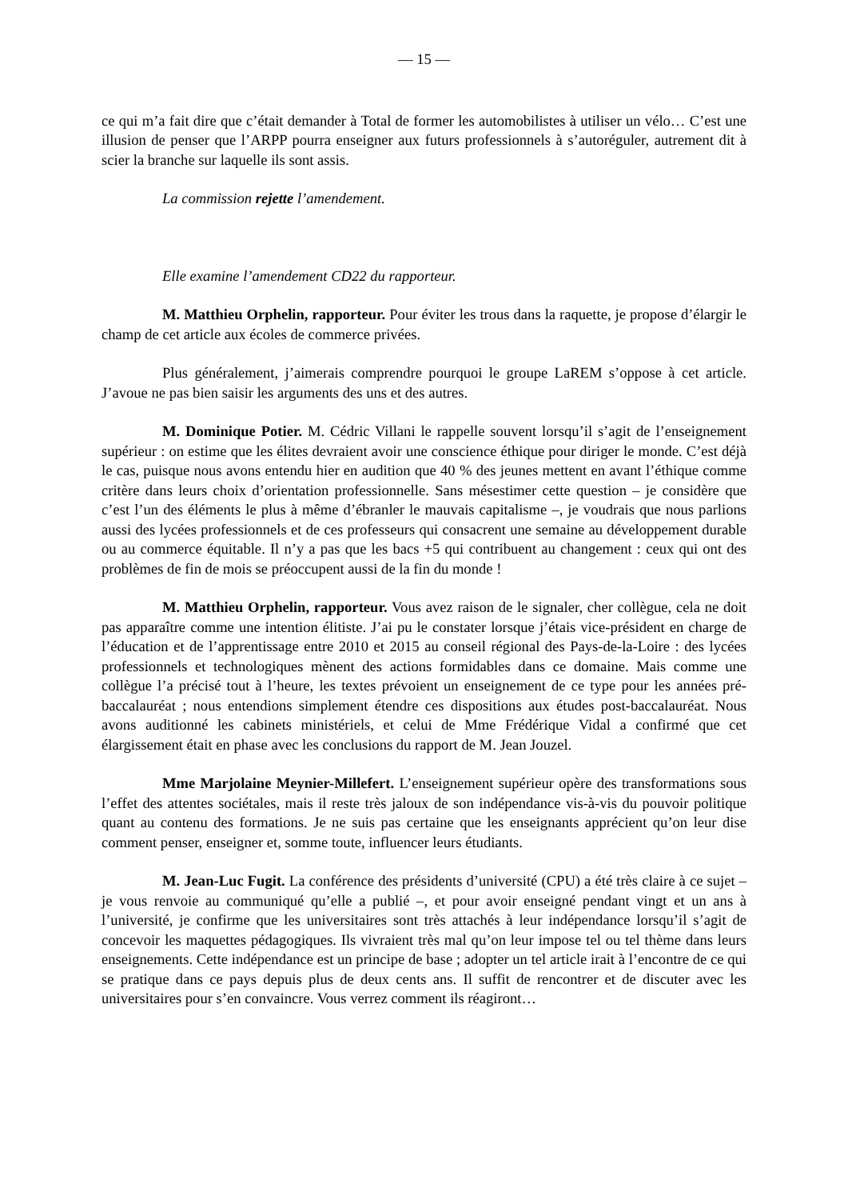— 15 —
ce qui m’a fait dire que c’était demander à Total de former les automobilistes à utiliser un vélo… C’est une illusion de penser que l’ARPP pourra enseigner aux futurs professionnels à s’autoréguler, autrement dit à scier la branche sur laquelle ils sont assis.
La commission rejette l’amendement.
Elle examine l’amendement CD22 du rapporteur.
M. Matthieu Orphelin, rapporteur. Pour éviter les trous dans la raquette, je propose d’élargir le champ de cet article aux écoles de commerce privées.
Plus généralement, j’aimerais comprendre pourquoi le groupe LaREM s’oppose à cet article. J’avoue ne pas bien saisir les arguments des uns et des autres.
M. Dominique Potier. M. Cédric Villani le rappelle souvent lorsqu’il s’agit de l’enseignement supérieur : on estime que les élites devraient avoir une conscience éthique pour diriger le monde. C’est déjà le cas, puisque nous avons entendu hier en audition que 40 % des jeunes mettent en avant l’éthique comme critère dans leurs choix d’orientation professionnelle. Sans mésestimer cette question – je considère que c’est l’un des éléments le plus à même d’ébranler le mauvais capitalisme –, je voudrais que nous parlions aussi des lycées professionnels et de ces professeurs qui consacrent une semaine au développement durable ou au commerce équitable. Il n’y a pas que les bacs +5 qui contribuent au changement : ceux qui ont des problèmes de fin de mois se préoccupent aussi de la fin du monde !
M. Matthieu Orphelin, rapporteur. Vous avez raison de le signaler, cher collègue, cela ne doit pas apparaître comme une intention élitiste. J’ai pu le constater lorsque j’étais vice-président en charge de l’éducation et de l’apprentissage entre 2010 et 2015 au conseil régional des Pays-de-la-Loire : des lycées professionnels et technologiques mènent des actions formidables dans ce domaine. Mais comme une collègue l’a précisé tout à l’heure, les textes prévoient un enseignement de ce type pour les années pré-baccalauréat ; nous entendions simplement étendre ces dispositions aux études post-baccalauréat. Nous avons auditionné les cabinets ministériels, et celui de Mme Frédérique Vidal a confirmé que cet élargissement était en phase avec les conclusions du rapport de M. Jean Jouzel.
Mme Marjolaine Meynier-Millefert. L’enseignement supérieur opère des transformations sous l’effet des attentes sociétales, mais il reste très jaloux de son indépendance vis-à-vis du pouvoir politique quant au contenu des formations. Je ne suis pas certaine que les enseignants apprécient qu’on leur dise comment penser, enseigner et, somme toute, influencer leurs étudiants.
M. Jean-Luc Fugit. La conférence des présidents d’université (CPU) a été très claire à ce sujet – je vous renvoie au communiqué qu’elle a publié –, et pour avoir enseigné pendant vingt et un ans à l’université, je confirme que les universitaires sont très attachés à leur indépendance lorsqu’il s’agit de concevoir les maquettes pédagogiques. Ils vivraient très mal qu’on leur impose tel ou tel thème dans leurs enseignements. Cette indépendance est un principe de base ; adopter un tel article irait à l’encontre de ce qui se pratique dans ce pays depuis plus de deux cents ans. Il suffit de rencontrer et de discuter avec les universitaires pour s’en convaincre. Vous verrez comment ils réagiront…